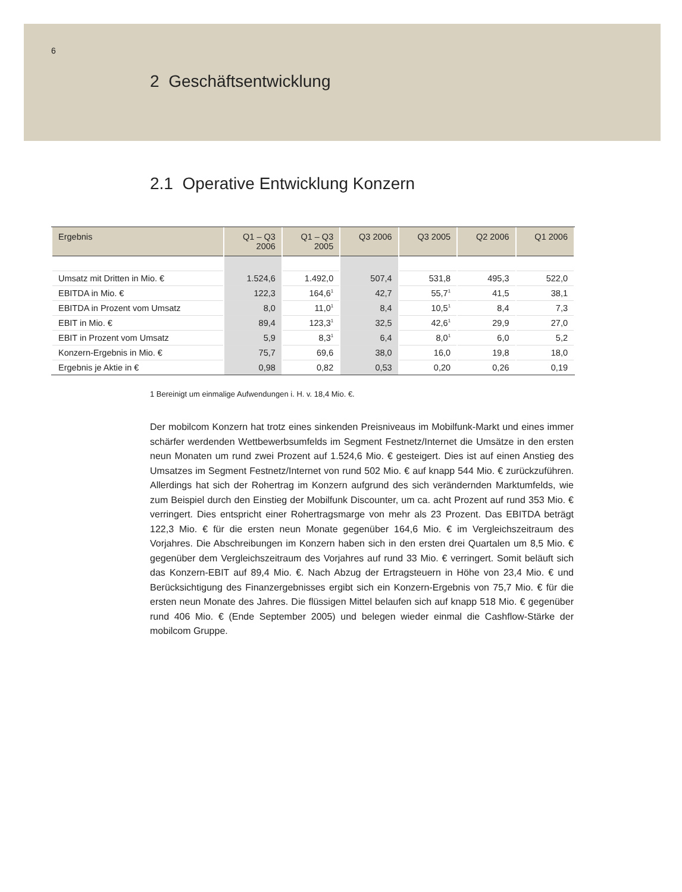6
2 Geschäftsentwicklung
2.1 Operative Entwicklung Konzern
| Ergebnis | Q1 – Q3 2006 | Q1 – Q3 2005 | Q3 2006 | Q3 2005 | Q2 2006 | Q1 2006 |
| --- | --- | --- | --- | --- | --- | --- |
| Umsatz mit Dritten in Mio. € | 1.524,6 | 1.492,0 | 507,4 | 531,8 | 495,3 | 522,0 |
| EBITDA in Mio. € | 122,3 | 164,6<sup>1</sup> | 42,7 | 55,7<sup>1</sup> | 41,5 | 38,1 |
| EBITDA in Prozent vom Umsatz | 8,0 | 11,0<sup>1</sup> | 8,4 | 10,5<sup>1</sup> | 8,4 | 7,3 |
| EBIT in Mio. € | 89,4 | 123,3<sup>1</sup> | 32,5 | 42,6<sup>1</sup> | 29,9 | 27,0 |
| EBIT in Prozent vom Umsatz | 5,9 | 8,3<sup>1</sup> | 6,4 | 8,0<sup>1</sup> | 6,0 | 5,2 |
| Konzern-Ergebnis in Mio. € | 75,7 | 69,6 | 38,0 | 16,0 | 19,8 | 18,0 |
| Ergebnis je Aktie in € | 0,98 | 0,82 | 0,53 | 0,20 | 0,26 | 0,19 |
1 Bereinigt um einmalige Aufwendungen i. H. v. 18,4 Mio. €.
Der mobilcom Konzern hat trotz eines sinkenden Preisniveaus im Mobilfunk-Markt und eines immer schärfer werdenden Wettbewerbsumfelds im Segment Fest­netz/Internet die Umsätze in den ersten neun Monaten um rund zwei Prozent auf 1.524,6 Mio. € gesteigert. Dies ist auf einen Anstieg des Umsatzes im Segment Fest­netz/Internet von rund 502 Mio. € auf knapp 544 Mio. € zurückzuführen. Allerdings hat sich der Rohertrag im Konzern aufgrund des sich verändernden Marktumfelds, wie zum Beispiel durch den Einstieg der Mobilfunk Discounter, um ca. acht Prozent auf rund 353 Mio. € verringert. Dies entspricht einer Rohertragsmarge von mehr als 23 Prozent. Das EBITDA beträgt 122,3 Mio. € für die ersten neun Monate gegenüber 164,6 Mio. € im Vergleichszeitraum des Vorjahres. Die Abschreibungen im Konzern haben sich in den ersten drei Quartalen um 8,5 Mio. € gegenüber dem Vergleichs­zeitraum des Vorjahres auf rund 33 Mio. € verringert. Somit beläuft sich das Kon­zern-EBIT auf 89,4 Mio. €. Nach Abzug der Ertragsteuern in Höhe von 23,4 Mio. € und Berücksichtigung des Finanzergebnisses ergibt sich ein Konzern-Ergebnis von 75,7 Mio. € für die ersten neun Monate des Jahres. Die flüssigen Mittel belaufen sich auf knapp 518 Mio. € gegenüber rund 406 Mio. € (Ende September 2005) und belegen wieder einmal die Cashflow-Stärke der mobilcom Gruppe.